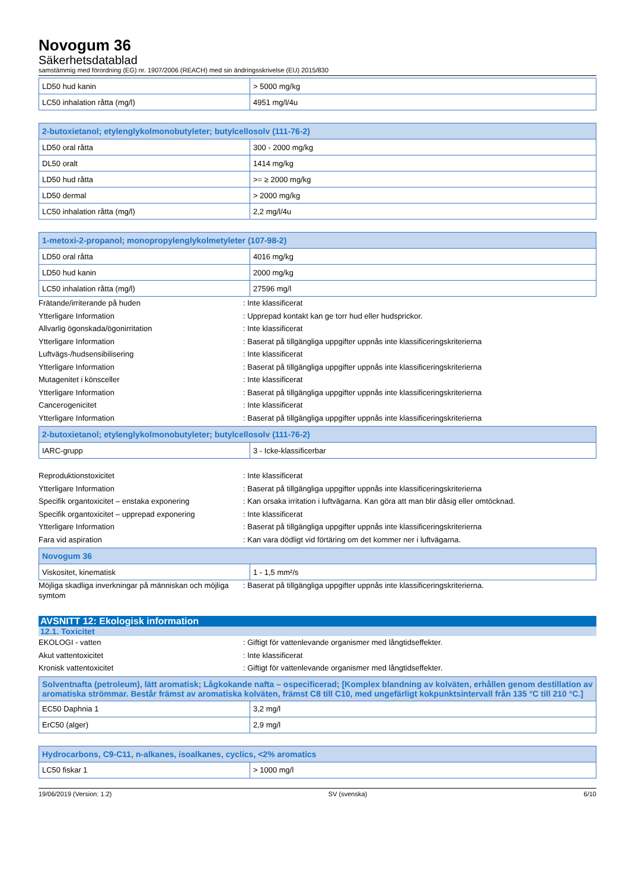Novogum 36
Säkerhetsdatablad
samstämmig med förordning (EG) nr. 1907/2006 (REACH) med sin ändringsskrivelse (EU) 2015/830
| LD50 hud kanin | > 5000 mg/kg |
| LC50 inhalation råtta (mg/l) | 4951 mg/l/4u |
| 2-butoxietanol; etylenglykolmonobutyleter; butylcellosolv (111-76-2) | |
| --- | --- |
| LD50 oral råtta | 300 - 2000 mg/kg |
| DL50 oralt | 1414 mg/kg |
| LD50 hud råtta | >= ≥ 2000 mg/kg |
| LD50 dermal | > 2000 mg/kg |
| LC50 inhalation råtta (mg/l) | 2,2 mg/l/4u |
| 1-metoxi-2-propanol; monopropylenglykolmetyleter (107-98-2) | |
| --- | --- |
| LD50 oral råtta | 4016 mg/kg |
| LD50 hud kanin | 2000 mg/kg |
| LC50 inhalation råtta (mg/l) | 27596 mg/l |
Frätande/irriterande på huden : Inte klassificerat
Ytterligare Information : Upprepad kontakt kan ge torr hud eller hudsprickor.
Allvarlig ögonskada/ögonirritation : Inte klassificerat
Ytterligare Information : Baserat på tillgängliga uppgifter uppnås inte klassificeringskriterierna
Luftvägs-/hudsensibilisering : Inte klassificerat
Ytterligare Information : Baserat på tillgängliga uppgifter uppnås inte klassificeringskriterierna
Mutagenitet i könsceller : Inte klassificerat
Ytterligare Information : Baserat på tillgängliga uppgifter uppnås inte klassificeringskriterierna
Cancerogenicitet : Inte klassificerat
Ytterligare Information : Baserat på tillgängliga uppgifter uppnås inte klassificeringskriterierna
| 2-butoxietanol; etylenglykolmonobutyleter; butylcellosolv (111-76-2) | |
| --- | --- |
| IARC-grupp | 3 - Icke-klassificerbar |
Reproduktionstoxicitet : Inte klassificerat
Ytterligare Information : Baserat på tillgängliga uppgifter uppnås inte klassificeringskriterierna
Specifik organtoxicitet – enstaka exponering : Kan orsaka irritation i luftvägarna. Kan göra att man blir dåsig eller omtöcknad.
Specifik organtoxicitet – upprepad exponering
: Inte klassificerat
Ytterligare Information : Baserat på tillgängliga uppgifter uppnås inte klassificeringskriterierna
Fara vid aspiration : Kan vara dödligt vid förtäring om det kommer ner i luftvägarna.
| Novogum 36 | |
| --- | --- |
| Viskositet, kinematisk | 1 - 1,5 mm²/s |
Möjliga skadliga inverkningar på människan och möjliga symtom
: Baserat på tillgängliga uppgifter uppnås inte klassificeringskriterierna.
AVSNITT 12: Ekologisk information
12.1. Toxicitet
EKOLOGI - vatten : Giftigt för vattenlevande organismer med långtidseffekter.
Akut vattentoxicitet : Inte klassificerat
Kronisk vattentoxicitet : Giftigt för vattenlevande organismer med långtidseffekter.
| Solventnafta (petroleum), lätt aromatisk; Lågkokande nafta – ospecificerad; [Komplex blandning av kolväten, erhållen genom destillation av aromatiska strömmar. Består främst av aromatiska kolväten, främst C8 till C10, med ungefärligt kokpunktsintervall från 135 °C till 210 °C.] | |
| --- | --- |
| EC50 Daphnia 1 | 3,2 mg/l |
| ErC50 (alger) | 2,9 mg/l |
| Hydrocarbons, C9-C11, n-alkanes, isoalkanes, cyclics, <2% aromatics | |
| --- | --- |
| LC50 fiskar 1 | > 1000 mg/l |
19/06/2019 (Version: 1.2) SV (svenska) 6/10